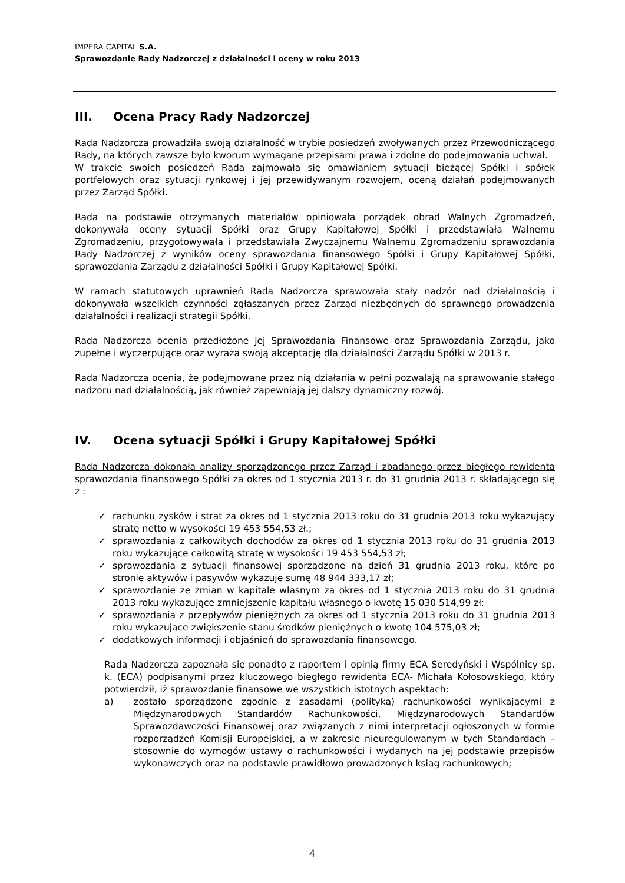IMPERA CAPITAL S.A.
Sprawozdanie Rady Nadzorczej z działalności i oceny w roku 2013
III. Ocena Pracy Rady Nadzorczej
Rada Nadzorcza prowadziła swoją działalność w trybie posiedzeń zwoływanych przez Przewodniczącego Rady, na których zawsze było kworum wymagane przepisami prawa i zdolne do podejmowania uchwał.
W trakcie swoich posiedzeń Rada zajmowała się omawianiem sytuacji bieżącej Spółki i spółek portfelowych oraz sytuacji rynkowej i jej przewidywanym rozwojem, oceną działań podejmowanych przez Zarząd Spółki.
Rada na podstawie otrzymanych materiałów opiniowała porządek obrad Walnych Zgromadzeń, dokonywała oceny sytuacji Spółki oraz Grupy Kapitałowej Spółki i przedstawiała Walnemu Zgromadzeniu, przygotowywała i przedstawiała Zwyczajnemu Walnemu Zgromadzeniu sprawozdania Rady Nadzorczej z wyników oceny sprawozdania finansowego Spółki i Grupy Kapitałowej Spółki, sprawozdania Zarządu z działalności Spółki i Grupy Kapitałowej Spółki.
W ramach statutowych uprawnień Rada Nadzorcza sprawowała stały nadzór nad działalnością i dokonywała wszelkich czynności zgłaszanych przez Zarząd niezbędnych do sprawnego prowadzenia działalności i realizacji strategii Spółki.
Rada Nadzorcza ocenia przedłożone jej Sprawozdania Finansowe oraz Sprawozdania Zarządu, jako zupełne i wyczerpujące oraz wyraża swoją akceptację dla działalności Zarządu Spółki w 2013 r.
Rada Nadzorcza ocenia, że podejmowane przez nią działania w pełni pozwalają na sprawowanie stałego nadzoru nad działalnością, jak również zapewniają jej dalszy dynamiczny rozwój.
IV. Ocena sytuacji Spółki i Grupy Kapitałowej Spółki
Rada Nadzorcza dokonała analizy sporządzonego przez Zarząd i zbadanego przez biegłego rewidenta sprawozdania finansowego Spółki za okres od 1 stycznia 2013 r. do 31 grudnia 2013 r. składającego się z :
✓ rachunku zysków i strat za okres od 1 stycznia 2013 roku do 31 grudnia 2013 roku wykazujący stratę netto w wysokości 19 453 554,53 zł.;
✓ sprawozdania z całkowitych dochodów za okres od 1 stycznia 2013 roku do 31 grudnia 2013 roku wykazujące całkowitą stratę w wysokości 19 453 554,53 zł;
✓ sprawozdania z sytuacji finansowej sporządzone na dzień 31 grudnia 2013 roku, które po stronie aktywów i pasywów wykazuje sumę 48 944 333,17 zł;
✓ sprawozdanie ze zmian w kapitale własnym za okres od 1 stycznia 2013 roku do 31 grudnia 2013 roku wykazujące zmniejszenie kapitału własnego o kwotę 15 030 514,99 zł;
✓ sprawozdania z przepływów pieniężnych za okres od 1 stycznia 2013 roku do 31 grudnia 2013 roku wykazujące zwiększenie stanu środków pieniężnych o kwotę 104 575,03 zł;
✓ dodatkowych informacji i objaśnień do sprawozdania finansowego.
Rada Nadzorcza zapoznała się ponadto z raportem i opinią firmy ECA Seredyński i Wspólnicy sp. k. (ECA) podpisanymi przez kluczowego biegłego rewidenta ECA- Michała Kołosowskiego, który potwierdził, iż sprawozdanie finansowe we wszystkich istotnych aspektach:
a) zostało sporządzone zgodnie z zasadami (polityką) rachunkowości wynikającymi z Międzynarodowych Standardów Rachunkowości, Międzynarodowych Standardów Sprawozdawczości Finansowej oraz związanych z nimi interpretacji ogłoszonych w formie rozporządzeń Komisji Europejskiej, a w zakresie nieuregulowanym w tych Standardach – stosownie do wymogów ustawy o rachunkowości i wydanych na jej podstawie przepisów wykonawczych oraz na podstawie prawidłowo prowadzonych ksiąg rachunkowych;
4